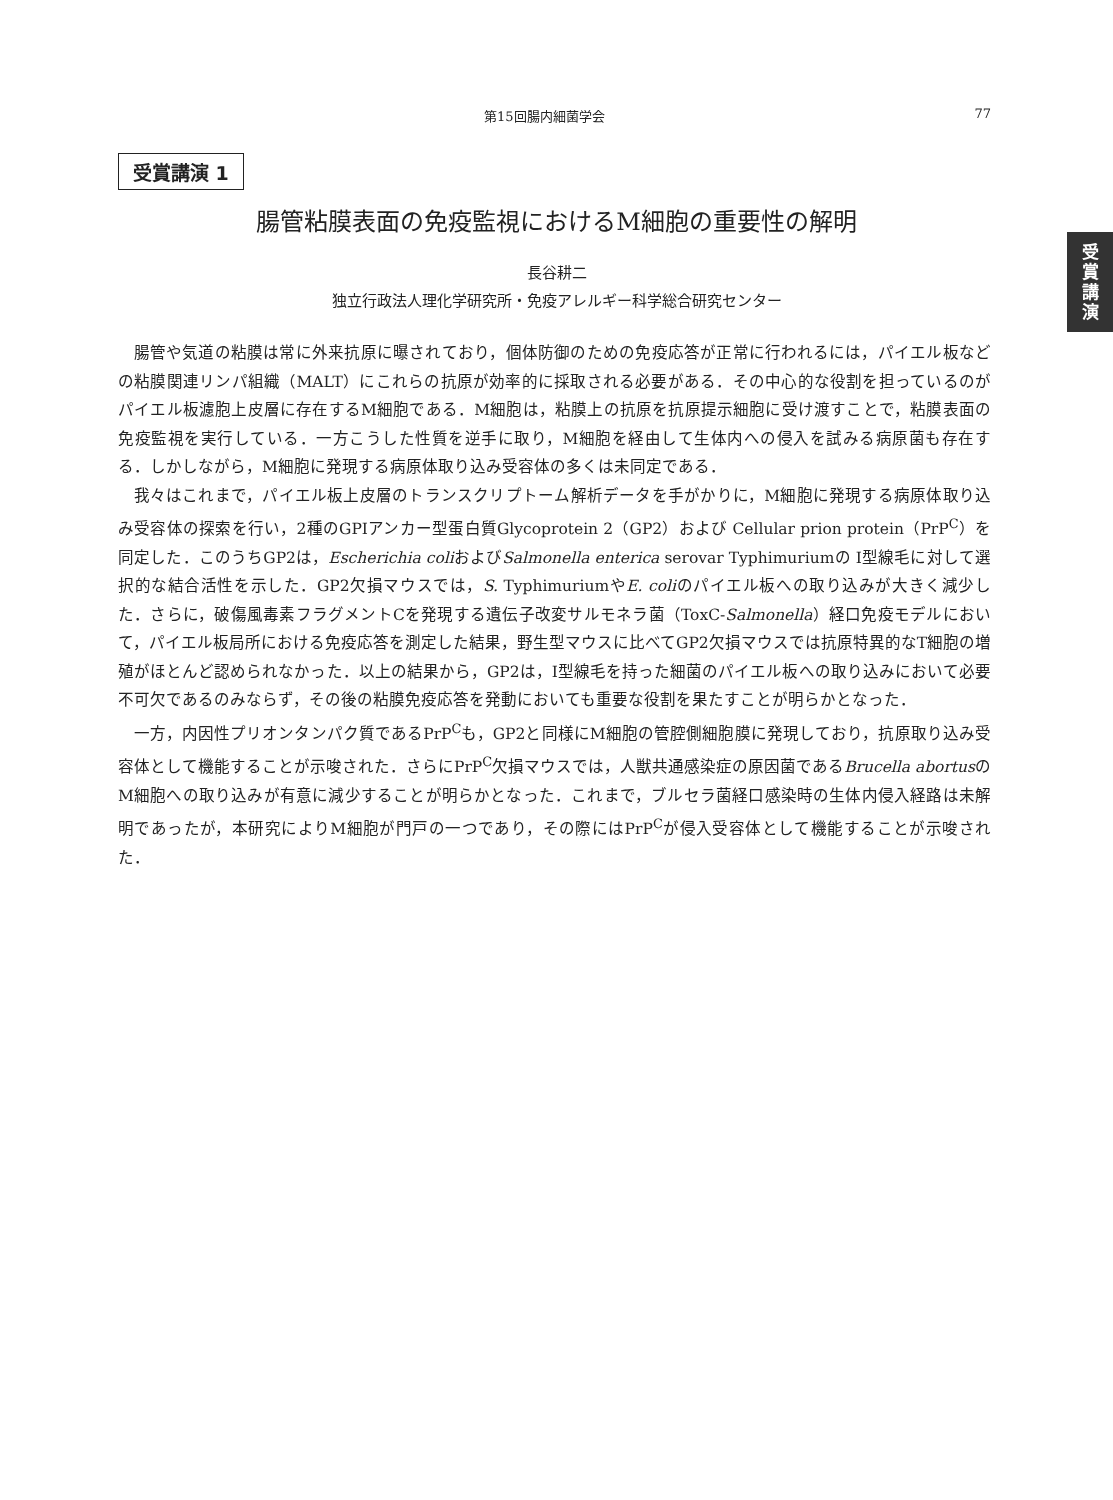第15回腸内細菌学会 77
受
賞
講
演
受賞講演 1
腸管粘膜表面の免疫監視におけるM細胞の重要性の解明
長谷耕二
独立行政法人理化学研究所・免疫アレルギー科学総合研究センター
腸管や気道の粘膜は常に外来抗原に曝されており，個体防御のための免疫応答が正常に行われるには，パイエル板などの粘膜関連リンパ組織（MALT）にこれらの抗原が効率的に採取される必要がある．その中心的な役割を担っているのがパイエル板濾胞上皮層に存在するM細胞である．M細胞は，粘膜上の抗原を抗原提示細胞に受け渡すことで，粘膜表面の免疫監視を実行している．一方こうした性質を逆手に取り，M細胞を経由して生体内への侵入を試みる病原菌も存在する．しかしながら，M細胞に発現する病原体取り込み受容体の多くは未同定である．
我々はこれまで，パイエル板上皮層のトランスクリプトーム解析データを手がかりに，M細胞に発現する病原体取り込み受容体の探索を行い，2種のGPIアンカー型蛋白質Glycoprotein 2（GP2）および Cellular prion protein（PrP<sup>C</sup>）を同定した．このうちGP2は，Escherichia coliおよびSalmonella enterica serovar Typhimuriumの I型線毛に対して選択的な結合活性を示した．GP2欠損マウスでは，S. TyphimuriumやE. coliのパイエル板への取り込みが大きく減少した．さらに，破傷風毒素フラグメントCを発現する遺伝子改変サルモネラ菌（ToxC-Salmonella）経口免疫モデルにおいて，パイエル板局所における免疫応答を測定した結果，野生型マウスに比べてGP2欠損マウスでは抗原特異的なT細胞の増殖がほとんど認められなかった．以上の結果から，GP2は，I型線毛を持った細菌のパイエル板への取り込みにおいて必要不可欠であるのみならず，その後の粘膜免疫応答を発動においても重要な役割を果たすことが明らかとなった．
一方，内因性プリオンタンパク質であるPrP<sup>C</sup>も，GP2と同様にM細胞の管腔側細胞膜に発現しており，抗原取り込み受容体として機能することが示唆された．さらにPrP<sup>C</sup>欠損マウスでは，人獣共通感染症の原因菌であるBrucella abortusのM細胞への取り込みが有意に減少することが明らかとなった．これまで，ブルセラ菌経口感染時の生体内侵入経路は未解明であったが，本研究によりM細胞が門戸の一つであり，その際にはPrP<sup>C</sup>が侵入受容体として機能することが示唆された．